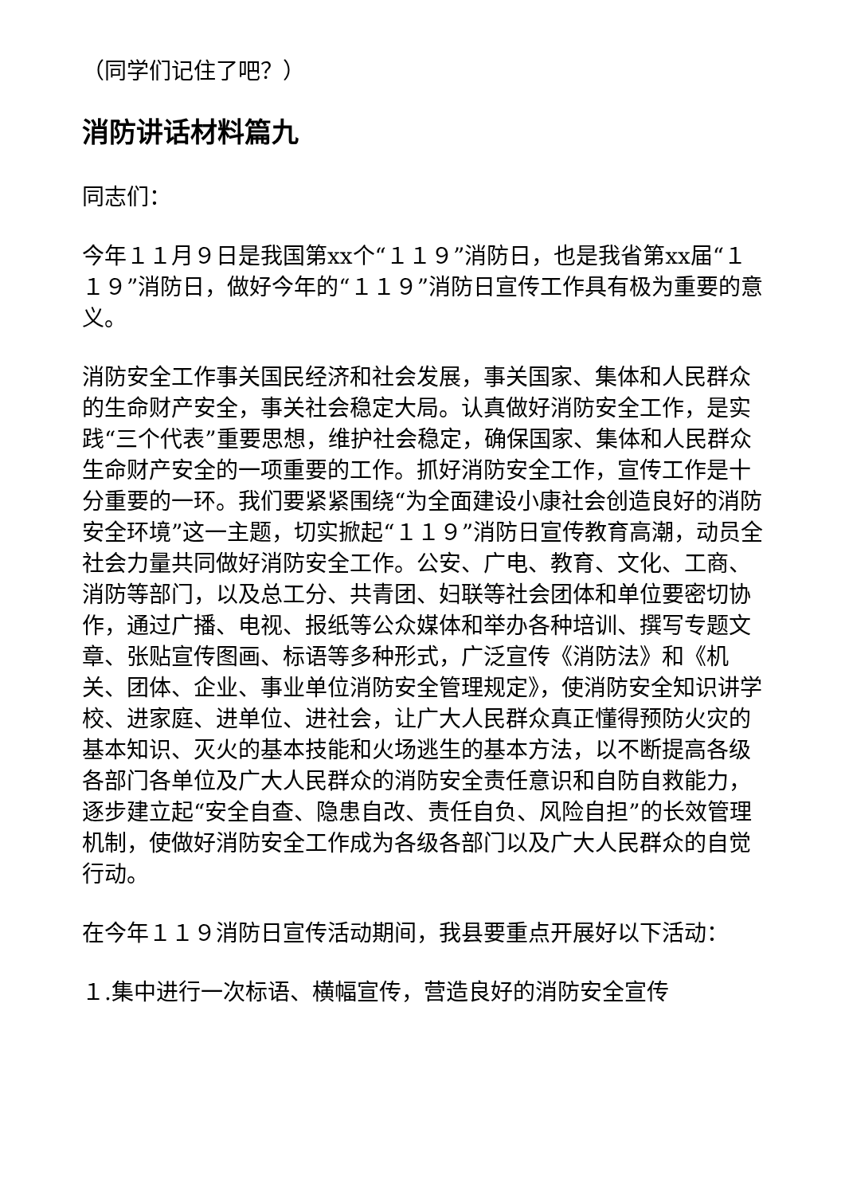（同学们记住了吧？）
消防讲话材料篇九
同志们：
今年１１月９日是我国第xx个“１１９”消防日，也是我省第xx届“１１９”消防日，做好今年的“１１９”消防日宣传工作具有极为重要的意义。
消防安全工作事关国民经济和社会发展，事关国家、集体和人民群众的生命财产安全，事关社会稳定大局。认真做好消防安全工作，是实践“三个代表”重要思想，维护社会稳定，确保国家、集体和人民群众生命财产安全的一项重要的工作。抓好消防安全工作，宣传工作是十分重要的一环。我们要紧紧围绕“为全面建设小康社会创造良好的消防安全环境”这一主题，切实掀起“１１９”消防日宣传教育高潮，动员全社会力量共同做好消防安全工作。公安、广电、教育、文化、工商、消防等部门，以及总工分、共青团、妇联等社会团体和单位要密切协作，通过广播、电视、报纸等公众媒体和举办各种培训、撰写专题文章、张贴宣传图画、标语等多种形式，广泛宣传《消防法》和《机关、团体、企业、事业单位消防安全管理规定》，使消防安全知识讲学校、进家庭、进单位、进社会，让广大人民群众真正懂得预防火灾的基本知识、灭火的基本技能和火场逃生的基本方法，以不断提高各级各部门各单位及广大人民群众的消防安全责任意识和自防自救能力，逐步建立起“安全自查、隐患自改、责任自负、风险自担”的长效管理机制，使做好消防安全工作成为各级各部门以及广大人民群众的自觉行动。
在今年１１９消防日宣传活动期间，我县要重点开展好以下活动：
１.集中进行一次标语、横幅宣传，营造良好的消防安全宣传